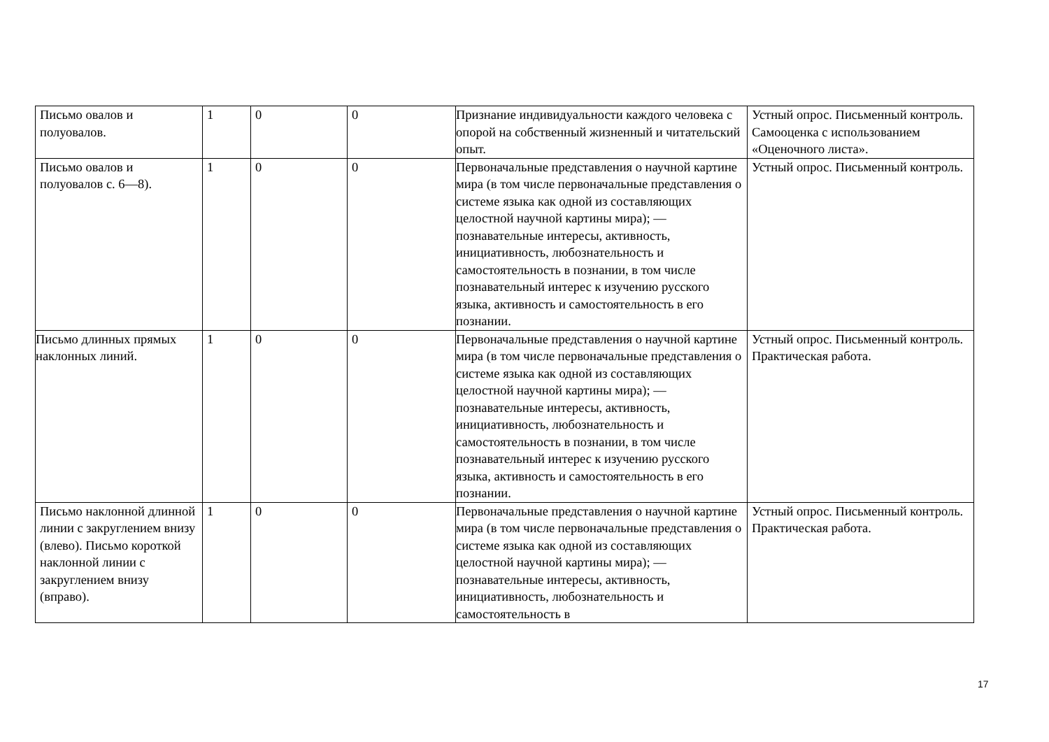| Письмо овалов и полуовалов. | 1 | 0 | 0 | Признание индивидуальности каждого человека с опорой на собственный жизненный и читательский опыт. | Устный опрос. Письменный контроль. Самооценка с использованием «Оценочного листа». |
| Письмо овалов и полуовалов с. 6—8). | 1 | 0 | 0 | Первоначальные представления о научной картине мира (в том числе первоначальные представления о системе языка как одной из составляющих целостной научной картины мира); — познавательные интересы, активность, инициативность, любознательность и самостоятельность в познании, в том числе познавательный интерес к изучению русского языка, активность и самостоятельность в его познании. | Устный опрос. Письменный контроль. |
| Письмо длинных прямых наклонных линий. | 1 | 0 | 0 | Первоначальные представления о научной картине мира (в том числе первоначальные представления о системе языка как одной из составляющих целостной научной картины мира); — познавательные интересы, активность, инициативность, любознательность и самостоятельность в познании, в том числе познавательный интерес к изучению русского языка, активность и самостоятельность в его познании. | Устный опрос. Письменный контроль. Практическая работа. |
| Письмо наклонной длинной линии с закруглением внизу (влево). Письмо короткой наклонной линии с закруглением внизу (вправо). | 1 | 0 | 0 | Первоначальные представления о научной картине мира (в том числе первоначальные представления о системе языка как одной из составляющих целостной научной картины мира); — познавательные интересы, активность, инициативность, любознательность и самостоятельность в | Устный опрос. Письменный контроль. Практическая работа. |
17